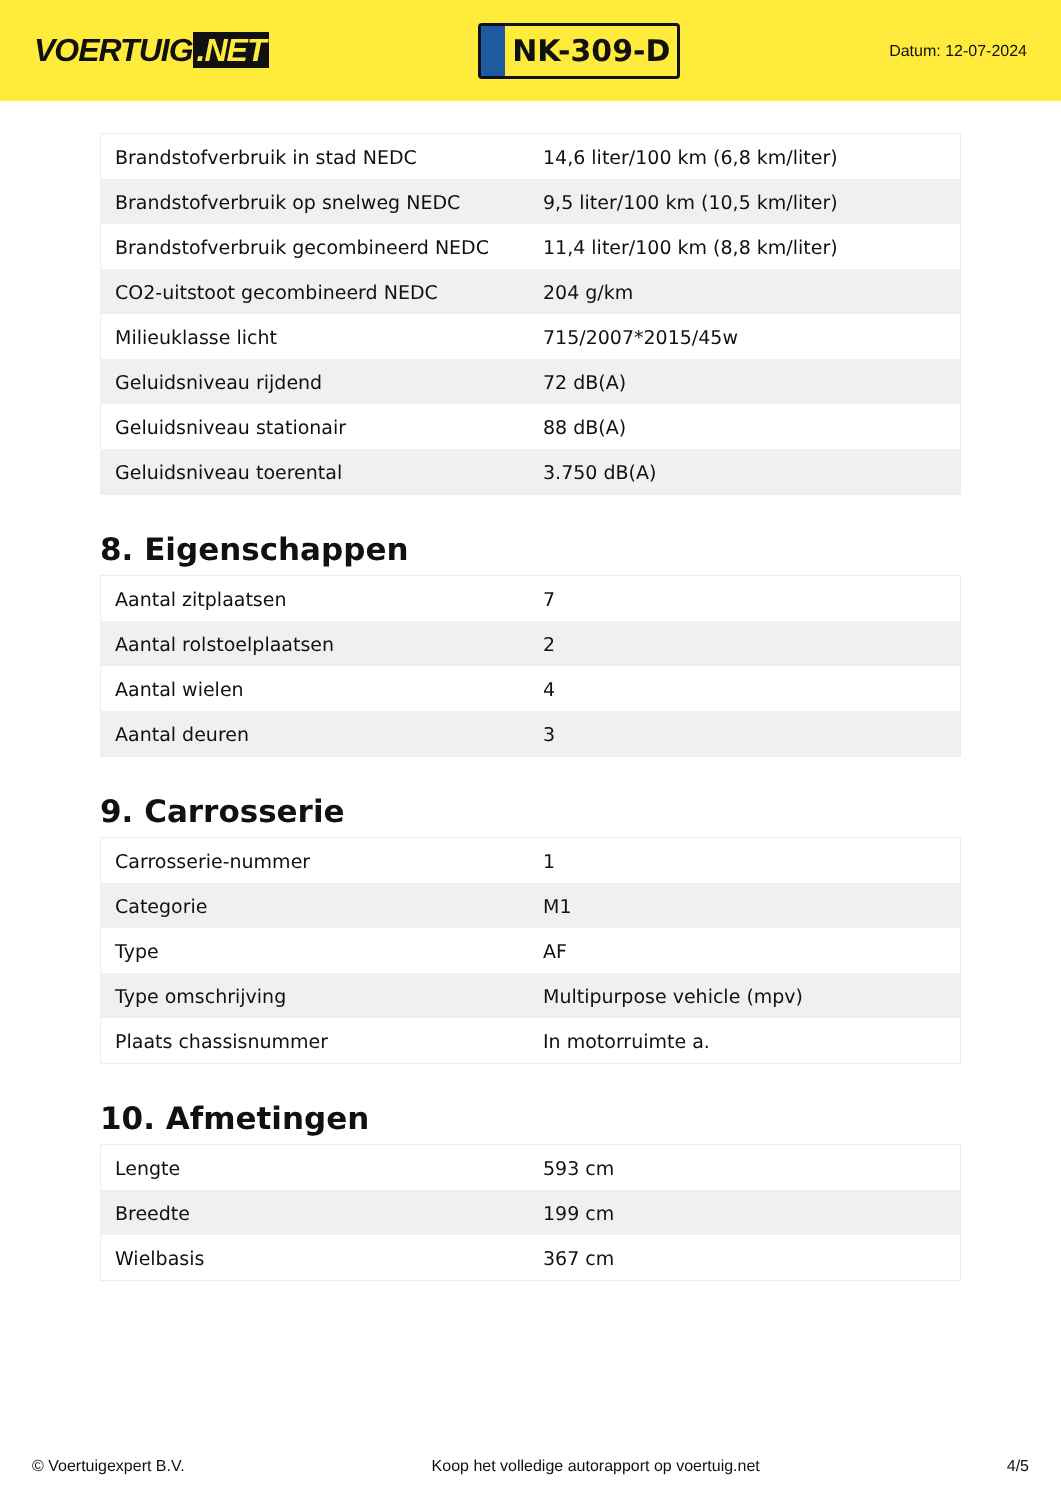VOERTUIG.NET
NK-309-D
Datum: 12-07-2024
| Brandstofverbruik in stad NEDC | 14,6 liter/100 km (6,8 km/liter) |
| Brandstofverbruik op snelweg NEDC | 9,5 liter/100 km (10,5 km/liter) |
| Brandstofverbruik gecombineerd NEDC | 11,4 liter/100 km (8,8 km/liter) |
| CO2-uitstoot gecombineerd NEDC | 204 g/km |
| Milieuklasse licht | 715/2007*2015/45w |
| Geluidsniveau rijdend | 72 dB(A) |
| Geluidsniveau stationair | 88 dB(A) |
| Geluidsniveau toerental | 3.750 dB(A) |
8. Eigenschappen
| Aantal zitplaatsen | 7 |
| Aantal rolstoelplaatsen | 2 |
| Aantal wielen | 4 |
| Aantal deuren | 3 |
9. Carrosserie
| Carrosserie-nummer | 1 |
| Categorie | M1 |
| Type | AF |
| Type omschrijving | Multipurpose vehicle (mpv) |
| Plaats chassisnummer | In motorruimte a. |
10. Afmetingen
| Lengte | 593 cm |
| Breedte | 199 cm |
| Wielbasis | 367 cm |
© Voertuigexpert B.V. Koop het volledige autorapport op voertuig.net 4/5